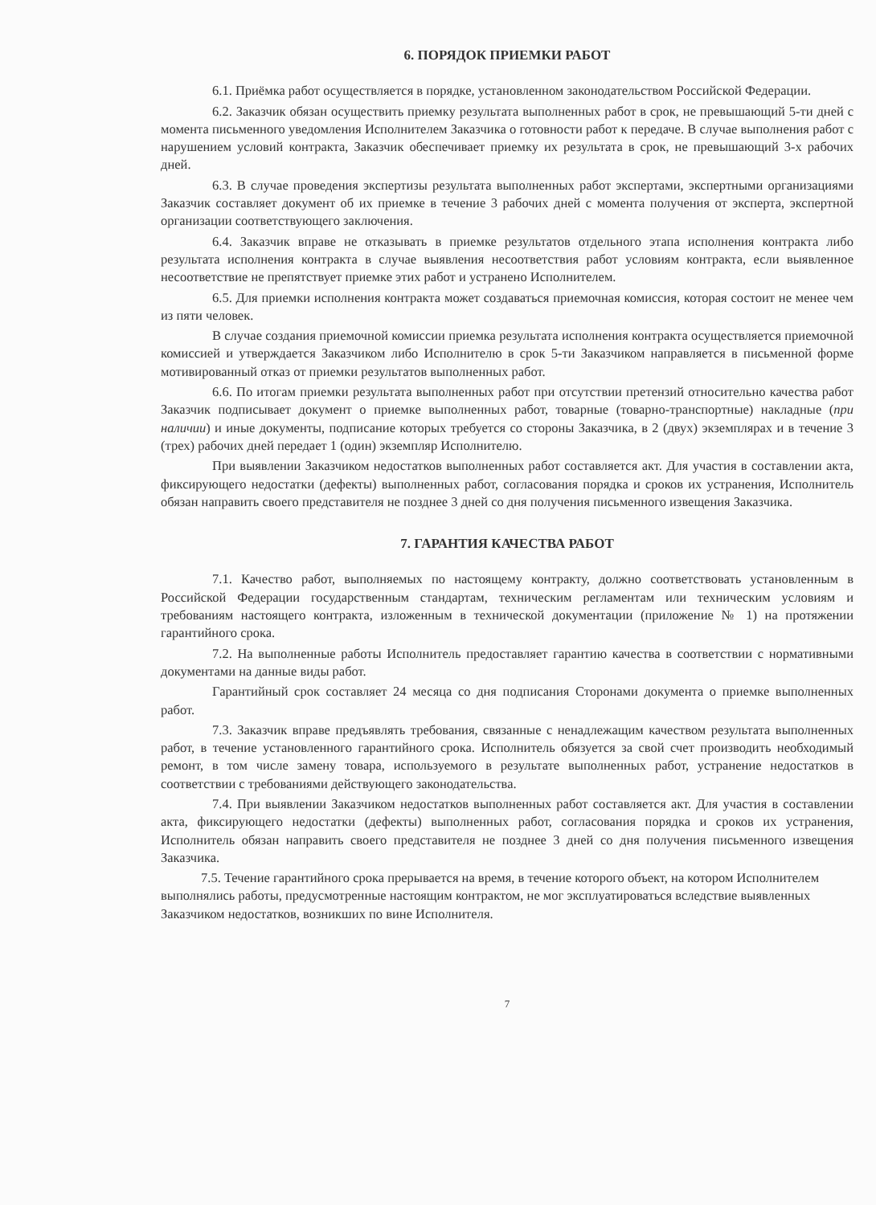6. ПОРЯДОК ПРИЕМКИ РАБОТ
6.1. Приёмка работ осуществляется в порядке, установленном законодательством Российской Федерации.
6.2. Заказчик обязан осуществить приемку результата выполненных работ в срок, не превышающий 5-ти дней с момента письменного уведомления Исполнителем Заказчика о готовности работ к передаче. В случае выполнения работ с нарушением условий контракта, Заказчик обеспечивает приемку их результата в срок, не превышающий 3-х рабочих дней.
6.3. В случае проведения экспертизы результата выполненных работ экспертами, экспертными организациями Заказчик составляет документ об их приемке в течение 3 рабочих дней с момента получения от эксперта, экспертной организации соответствующего заключения.
6.4. Заказчик вправе не отказывать в приемке результатов отдельного этапа исполнения контракта либо результата исполнения контракта в случае выявления несоответствия работ условиям контракта, если выявленное несоответствие не препятствует приемке этих работ и устранено Исполнителем.
6.5. Для приемки исполнения контракта может создаваться приемочная комиссия, которая состоит не менее чем из пяти человек.
В случае создания приемочной комиссии приемка результата исполнения контракта осуществляется приемочной комиссией и утверждается Заказчиком либо Исполнителю в срок 5-ти Заказчиком направляется в письменной форме мотивированный отказ от приемки результатов выполненных работ.
6.6. По итогам приемки результата выполненных работ при отсутствии претензий относительно качества работ Заказчик подписывает документ о приемке выполненных работ, товарные (товарно-транспортные) накладные (при наличии) и иные документы, подписание которых требуется со стороны Заказчика, в 2 (двух) экземплярах и в течение 3 (трех) рабочих дней передает 1 (один) экземпляр Исполнителю.
При выявлении Заказчиком недостатков выполненных работ составляется акт. Для участия в составлении акта, фиксирующего недостатки (дефекты) выполненных работ, согласования порядка и сроков их устранения, Исполнитель обязан направить своего представителя не позднее 3 дней со дня получения письменного извещения Заказчика.
7. ГАРАНТИЯ КАЧЕСТВА РАБОТ
7.1. Качество работ, выполняемых по настоящему контракту, должно соответствовать установленным в Российской Федерации государственным стандартам, техническим регламентам или техническим условиям и требованиям настоящего контракта, изложенным в технической документации (приложение № 1) на протяжении гарантийного срока.
7.2. На выполненные работы Исполнитель предоставляет гарантию качества в соответствии с нормативными документами на данные виды работ.
Гарантийный срок составляет 24 месяца со дня подписания Сторонами документа о приемке выполненных работ.
7.3. Заказчик вправе предъявлять требования, связанные с ненадлежащим качеством результата выполненных работ, в течение установленного гарантийного срока. Исполнитель обязуется за свой счет производить необходимый ремонт, в том числе замену товара, используемого в результате выполненных работ, устранение недостатков в соответствии с требованиями действующего законодательства.
7.4. При выявлении Заказчиком недостатков выполненных работ составляется акт. Для участия в составлении акта, фиксирующего недостатки (дефекты) выполненных работ, согласования порядка и сроков их устранения, Исполнитель обязан направить своего представителя не позднее 3 дней со дня получения письменного извещения Заказчика.
7.5. Течение гарантийного срока прерывается на время, в течение которого объект, на котором Исполнителем выполнялись работы, предусмотренные настоящим контрактом, не мог эксплуатироваться вследствие выявленных Заказчиком недостатков, возникших по вине Исполнителя.
7